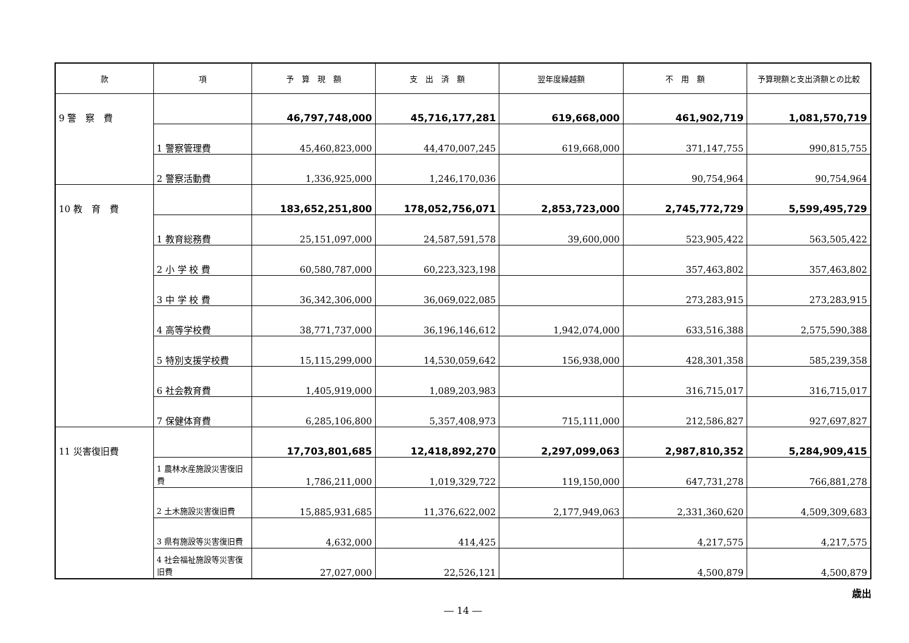| 款 | 項 | 予 算 現 額 | 支 出 済 額 | 翌年度繰越額 | 不 用 額 | 予算現額と支出済額との比較 |
| --- | --- | --- | --- | --- | --- | --- |
| 9 警 察 費 | | 46,797,748,000 | 45,716,177,281 | 619,668,000 | 461,902,719 | 1,081,570,719 |
| | 1 警察管理費 | 45,460,823,000 | 44,470,007,245 | 619,668,000 | 371,147,755 | 990,815,755 |
| | 2 警察活動費 | 1,336,925,000 | 1,246,170,036 | | 90,754,964 | 90,754,964 |
| 10 教 育 費 | | 183,652,251,800 | 178,052,756,071 | 2,853,723,000 | 2,745,772,729 | 5,599,495,729 |
| | 1 教育総務費 | 25,151,097,000 | 24,587,591,578 | 39,600,000 | 523,905,422 | 563,505,422 |
| | 2 小 学 校 費 | 60,580,787,000 | 60,223,323,198 | | 357,463,802 | 357,463,802 |
| | 3 中 学 校 費 | 36,342,306,000 | 36,069,022,085 | | 273,283,915 | 273,283,915 |
| | 4 高等学校費 | 38,771,737,000 | 36,196,146,612 | 1,942,074,000 | 633,516,388 | 2,575,590,388 |
| | 5 特別支援学校費 | 15,115,299,000 | 14,530,059,642 | 156,938,000 | 428,301,358 | 585,239,358 |
| | 6 社会教育費 | 1,405,919,000 | 1,089,203,983 | | 316,715,017 | 316,715,017 |
| | 7 保健体育費 | 6,285,106,800 | 5,357,408,973 | 715,111,000 | 212,586,827 | 927,697,827 |
| 11 災害復旧費 | | 17,703,801,685 | 12,418,892,270 | 2,297,099,063 | 2,987,810,352 | 5,284,909,415 |
| | 1 農林水産施設災害復旧費 | 1,786,211,000 | 1,019,329,722 | 119,150,000 | 647,731,278 | 766,881,278 |
| | 2 土木施設災害復旧費 | 15,885,931,685 | 11,376,622,002 | 2,177,949,063 | 2,331,360,620 | 4,509,309,683 |
| | 3 県有施設等災害復旧費 | 4,632,000 | 414,425 | | 4,217,575 | 4,217,575 |
| | 4 社会福祉施設等災害復旧費 | 27,027,000 | 22,526,121 | | 4,500,879 | 4,500,879 |
歳出
― 14 ―